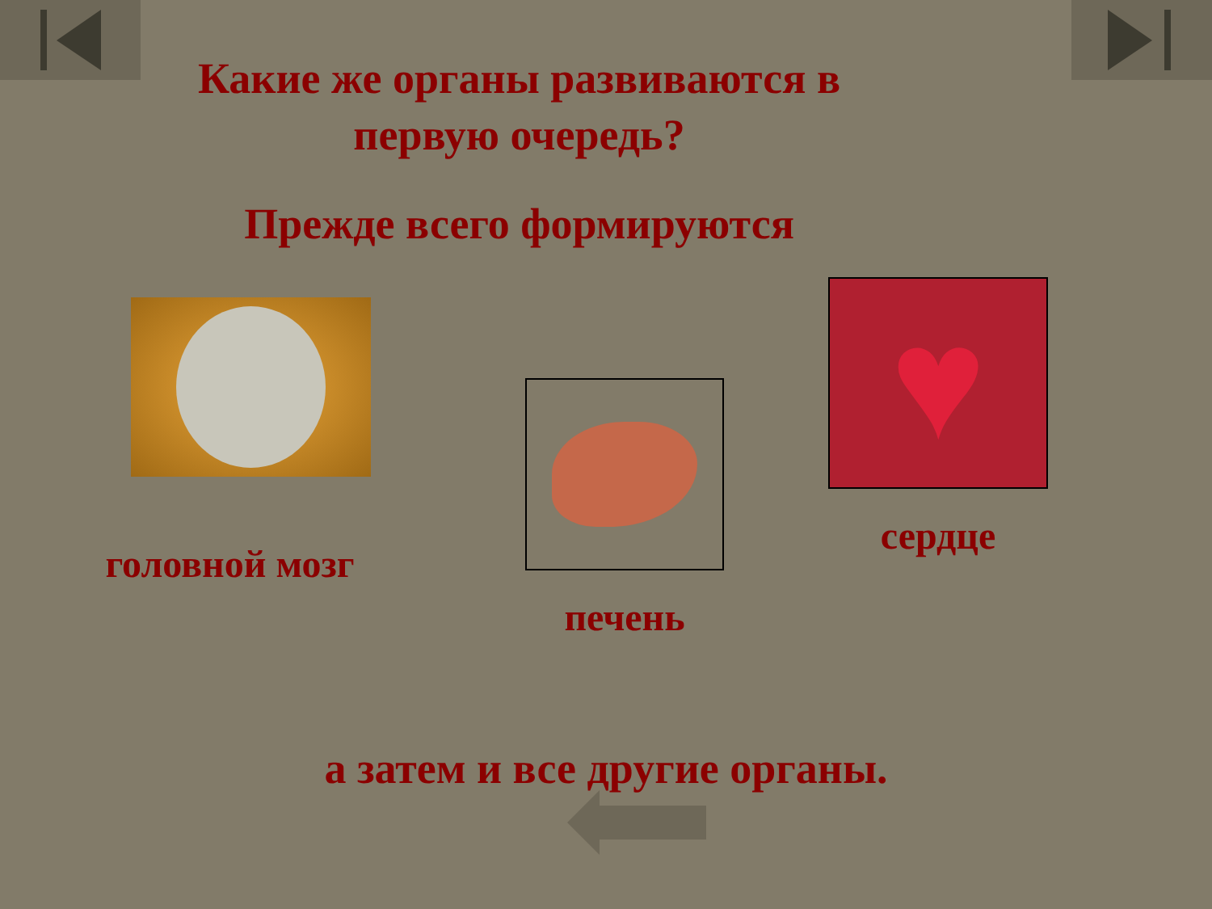Какие же органы развиваются в
первую очередь?
Прежде всего формируются
головной мозг
печень
♥
сердце
а затем и все другие органы.